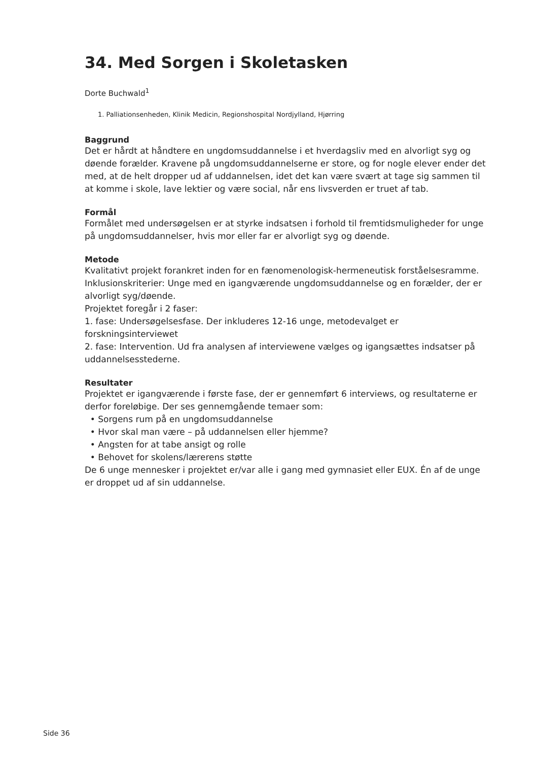34. Med Sorgen i Skoletasken
Dorte Buchwald<sup>1</sup>
1. Palliationsenheden, Klinik Medicin, Regionshospital Nordjylland, Hjørring
Baggrund
Det er hårdt at håndtere en ungdomsuddannelse i et hverdagsliv med en alvorligt syg og døende forælder. Kravene på ungdomsuddannelserne er store, og for nogle elever ender det med, at de helt dropper ud af uddannelsen, idet det kan være svært at tage sig sammen til at komme i skole, lave lektier og være social, når ens livsverden er truet af tab.
Formål
Formålet med undersøgelsen er at styrke indsatsen i forhold til fremtidsmuligheder for unge på ungdomsuddannelser, hvis mor eller far er alvorligt syg og døende.
Metode
Kvalitativt projekt forankret inden for en fænomenologisk-hermeneutisk forståelsesramme.
Inklusionskriterier: Unge med en igangværende ungdomsuddannelse og en forælder, der er alvorligt syg/døende.
Projektet foregår i 2 faser:
1. fase: Undersøgelsesfase. Der inkluderes 12-16 unge, metodevalget er forskningsinterviewet
2. fase: Intervention. Ud fra analysen af interviewene vælges og igangsættes indsatser på uddannelsesstederne.
Resultater
Projektet er igangværende i første fase, der er gennemført 6 interviews, og resultaterne er derfor foreløbige. Der ses gennemgående temaer som:
• Sorgens rum på en ungdomsuddannelse
• Hvor skal man være – på uddannelsen eller hjemme?
• Angsten for at tabe ansigt og rolle
• Behovet for skolens/lærerens støtte
De 6 unge mennesker i projektet er/var alle i gang med gymnasiet eller EUX. Én af de unge er droppet ud af sin uddannelse.
Side 36